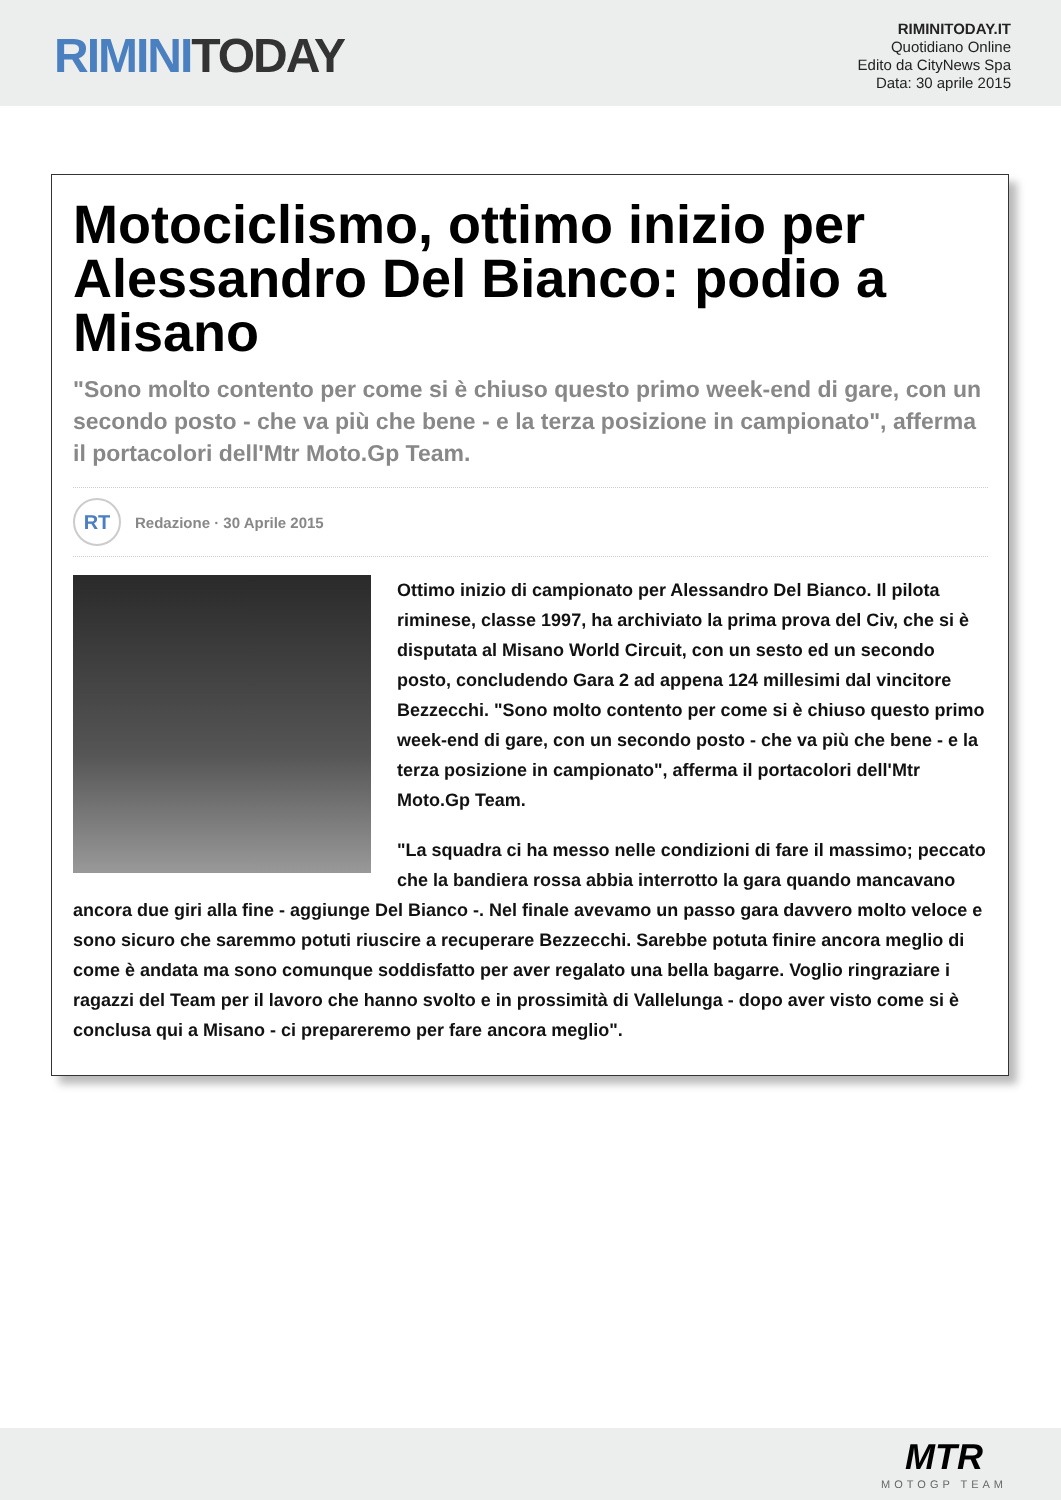RIMINI TODAY
RIMINITODAY.IT
Quotidiano Online
Edito da CityNews Spa
Data: 30 aprile 2015
Motociclismo, ottimo inizio per Alessandro Del Bianco: podio a Misano
"Sono molto contento per come si è chiuso questo primo week-end di gare, con un secondo posto - che va più che bene - e la terza posizione in campionato", afferma il portacolori dell'Mtr Moto.Gp Team.
RT
Redazione · 30 Aprile 2015
Ottimo inizio di campionato per Alessandro Del Bianco. Il pilota riminese, classe 1997, ha archiviato la prima prova del Civ, che si è disputata al Misano World Circuit, con un sesto ed un secondo posto, concludendo Gara 2 ad appena 124 millesimi dal vincitore Bezzecchi. "Sono molto contento per come si è chiuso questo primo week-end di gare, con un secondo posto - che va più che bene - e la terza posizione in campionato", afferma il portacolori dell'Mtr Moto.Gp Team.
"La squadra ci ha messo nelle condizioni di fare il massimo; peccato che la bandiera rossa abbia interrotto la gara quando mancavano ancora due giri alla fine - aggiunge Del Bianco -. Nel finale avevamo un passo gara davvero molto veloce e sono sicuro che saremmo potuti riuscire a recuperare Bezzecchi. Sarebbe potuta finire ancora meglio di come è andata ma sono comunque soddisfatto per aver regalato una bella bagarre. Voglio ringraziare i ragazzi del Team per il lavoro che hanno svolto e in prossimità di Vallelunga - dopo aver visto come si è conclusa qui a Misano - ci prepareremo per fare ancora meglio".
MTR
MOTOGP TEAM